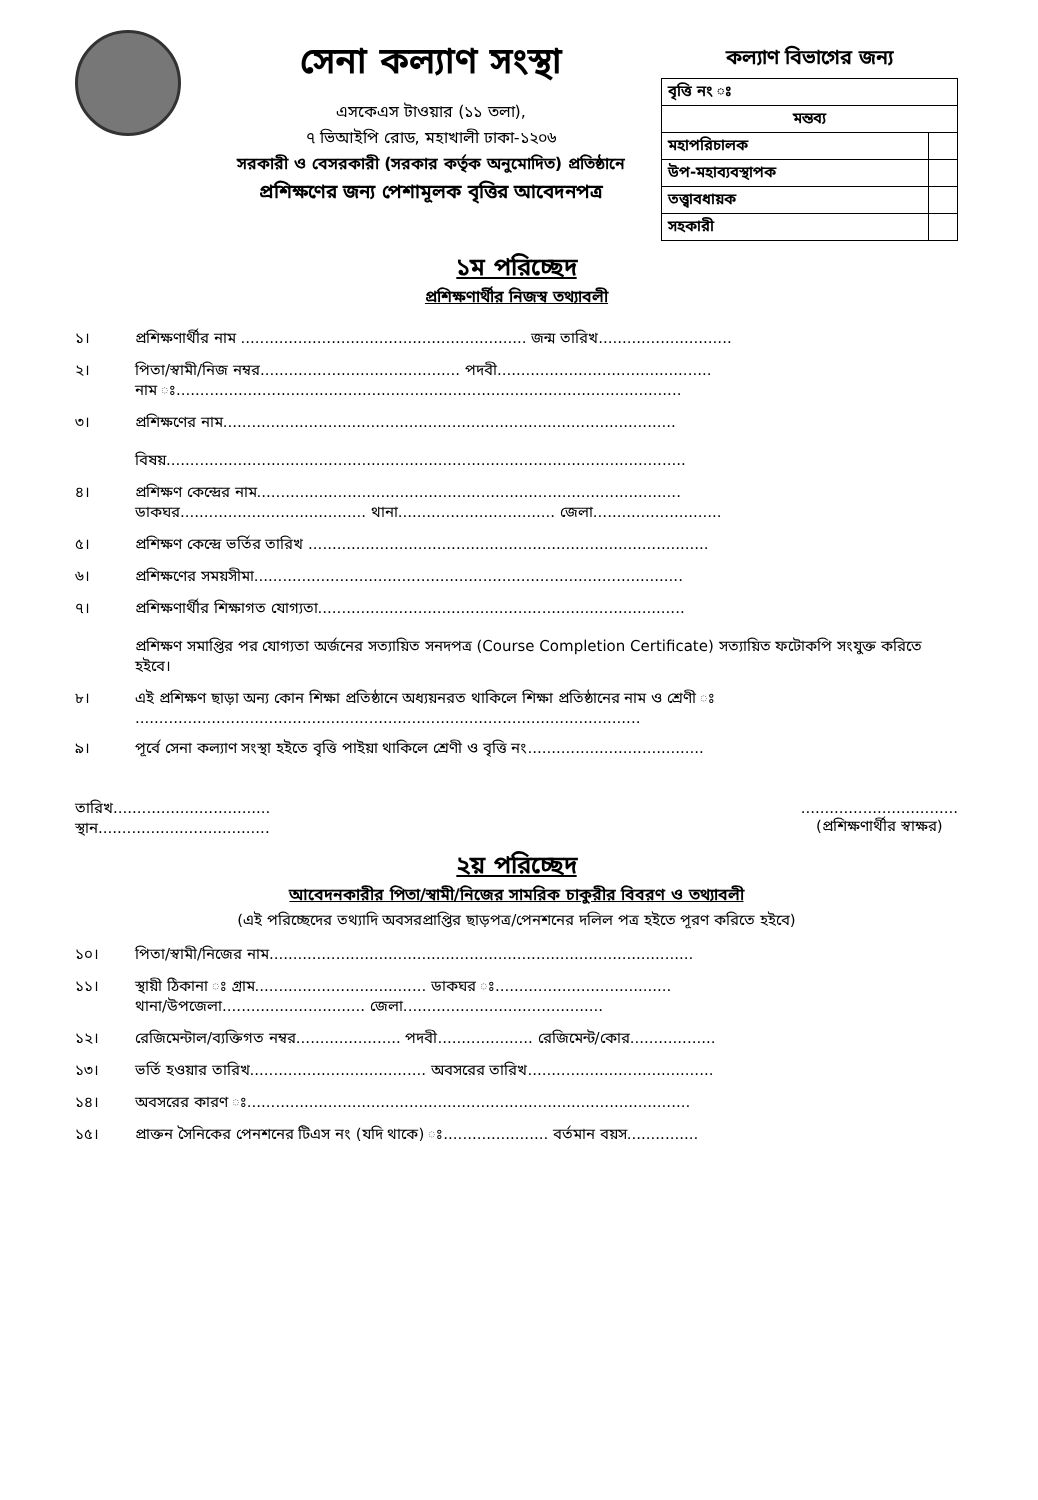সেনা কল্যাণ সংস্থা
এসকেএস টাওয়ার (১১ তলা),
৭ ভিআইপি রোড, মহাখালী ঢাকা-১২০৬
সরকারী ও বেসরকারী (সরকার কর্তৃক অনুমোদিত) প্রতিষ্ঠানে
প্রশিক্ষণের জন্য পেশামূলক বৃত্তির আবেদনপত্র
কল্যাণ বিভাগের জন্য
| বৃত্তি নং ঃ | |
| মন্তব্য | |
| মহাপরিচালক | |
| উপ-মহাব্যবস্থাপক | |
| তত্ত্বাবধায়ক | |
| সহকারী | |
১ম পরিচ্ছেদ
প্রশিক্ষণার্থীর নিজস্ব তথ্যাবলী
১। প্রশিক্ষণার্থীর নাম ............................................................ জন্ম তারিখ............................
২। পিতা/স্বামী/নিজ নম্বর.......................................... পদবী.............................................
নাম ঃ..........................................................................................................
৩। প্রশিক্ষণের নাম...............................................................................................
বিষয়.............................................................................................................
৪। প্রশিক্ষণ কেন্দ্রের নাম.........................................................................................
ডাকঘর....................................... থানা................................. জেলা...........................
৫। প্রশিক্ষণ কেন্দ্রে ভর্তির তারিখ ....................................................................................
৬। প্রশিক্ষণের সময়সীমা..........................................................................................
৭। প্রশিক্ষণার্থীর শিক্ষাগত যোগ্যতা.............................................................................
প্রশিক্ষণ সমাপ্তির পর যোগ্যতা অর্জনের সত্যায়িত সনদপত্র (Course Completion Certificate) সত্যায়িত ফটোকপি সংযুক্ত করিতে হইবে।
৮। এই প্রশিক্ষণ ছাড়া অন্য কোন শিক্ষা প্রতিষ্ঠানে অধ্যয়নরত থাকিলে শিক্ষা প্রতিষ্ঠানের নাম ও শ্রেণী ঃ
..........................................................................................................
৯। পূর্বে সেনা কল্যাণ সংস্থা হইতে বৃত্তি পাইয়া থাকিলে শ্রেণী ও বৃত্তি নং.....................................
তারিখ.................................
স্থান....................................
.................................
(প্রশিক্ষণার্থীর স্বাক্ষর)
২য় পরিচ্ছেদ
আবেদনকারীর পিতা/স্বামী/নিজের সামরিক চাকুরীর বিবরণ ও তথ্যাবলী
(এই পরিচ্ছেদের তথ্যাদি অবসরপ্রাপ্তির ছাড়পত্র/পেনশনের দলিল পত্র হইতে পূরণ করিতে হইবে)
১০। পিতা/স্বামী/নিজের নাম.........................................................................................
১১। স্থায়ী ঠিকানা ঃ গ্রাম.................................... ডাকঘর ঃ.....................................
থানা/উপজেলা.............................. জেলা..........................................
১২। রেজিমেন্টাল/ব্যক্তিগত নম্বর...................... পদবী.................... রেজিমেন্ট/কোর..................
১৩। ভর্তি হওয়ার তারিখ..................................... অবসরের তারিখ.......................................
১৪। অবসরের কারণ ঃ.............................................................................................
১৫। প্রাক্তন সৈনিকের পেনশনের টিএস নং (যদি থাকে) ঃ...................... বর্তমান বয়স...............